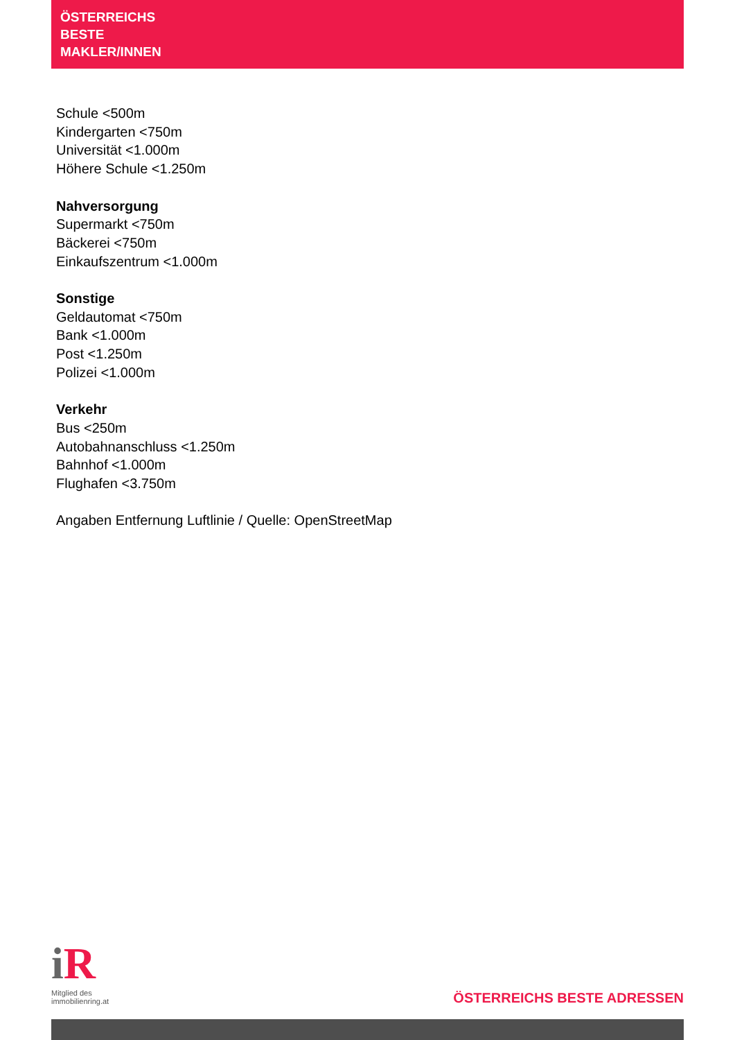ÖSTERREICHS
BESTE
MAKLER/INNEN
Schule <500m
Kindergarten <750m
Universität <1.000m
Höhere Schule <1.250m
Nahversorgung
Supermarkt <750m
Bäckerei <750m
Einkaufszentrum <1.000m
Sonstige
Geldautomat <750m
Bank <1.000m
Post <1.250m
Polizei <1.000m
Verkehr
Bus <250m
Autobahnanschluss <1.250m
Bahnhof <1.000m
Flughafen <3.750m
Angaben Entfernung Luftlinie / Quelle: OpenStreetMap
i R
Mitglied des
immobilienring.at
ÖSTERREICHS BESTE ADRESSEN